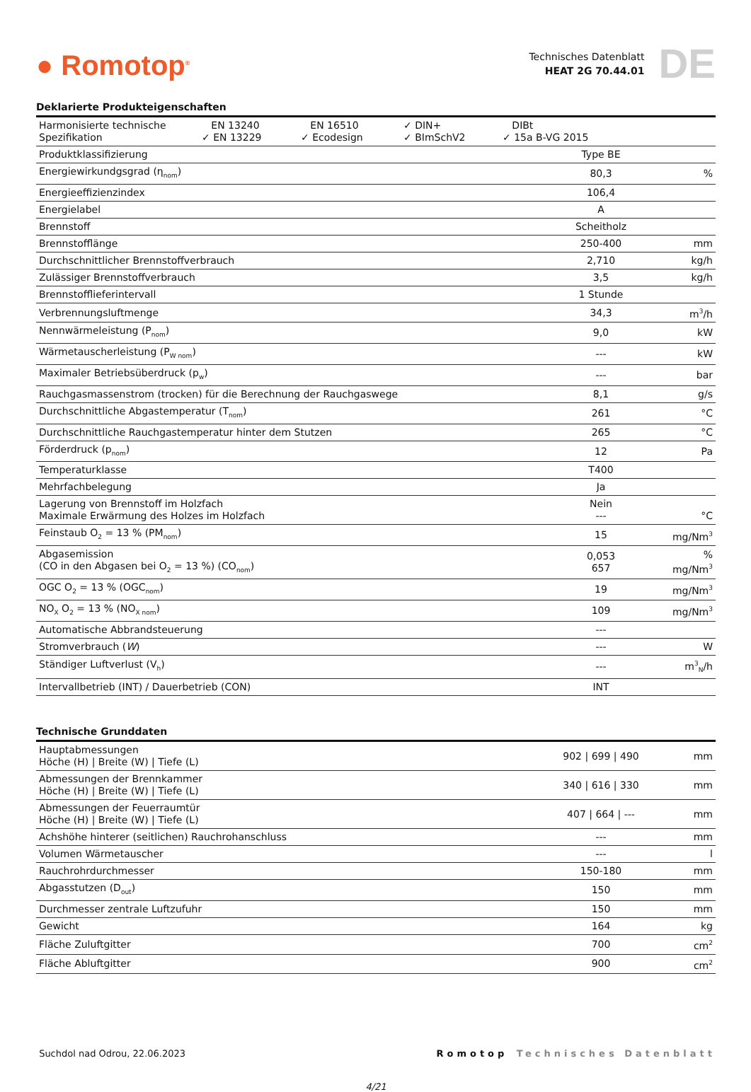● Romotop<sup>®</sup>
Technisches Datenblatt
HEAT 2G 70.44.01
DE
Deklarierte Produkteigenschaften
| Harmonisierte technische Spezifikation EN 13240 ✓ EN 13229 EN 16510 ✓ Ecodesign ✓ DIN+ ✓ BImSchV2 DIBt ✓ 15a B-VG 2015 | | |
| Produktklassifizierung | Type BE | |
| Energiewirkundgsgrad (η<sub>nom</sub>) | 80,3 | % |
| Energieeffizienzindex | 106,4 | |
| Energielabel | A | |
| Brennstoff | Scheitholz | |
| Brennstofflänge | 250-400 | mm |
| Durchschnittlicher Brennstoffverbrauch | 2,710 | kg/h |
| Zulässiger Brennstoffverbrauch | 3,5 | kg/h |
| Brennstofflieferintervall | 1 Stunde | |
| Verbrennungsluftmenge | 34,3 | m<sup>3</sup>/h |
| Nennwärmeleistung (P<sub>nom</sub>) | 9,0 | kW |
| Wärmetauscherleistung (P<sub>W nom</sub>) | --- | kW |
| Maximaler Betriebsüberdruck (p<sub>w</sub>) | --- | bar |
| Rauchgasmassenstrom (trocken) für die Berechnung der Rauchgaswege | 8,1 | g/s |
| Durchschnittliche Abgastemperatur (T<sub>nom</sub>) | 261 | °C |
| Durchschnittliche Rauchgastemperatur hinter dem Stutzen | 265 | °C |
| Förderdruck (p<sub>nom</sub>) | 12 | Pa |
| Temperaturklasse | T400 | |
| Mehrfachbelegung | Ja | |
| Lagerung von Brennstoff im Holzfach Maximale Erwärmung des Holzes im Holzfach | Nein --- | °C |
| Feinstaub O<sub>2</sub> = 13 % (PM<sub>nom</sub>) | 15 | mg/Nm<sup>3</sup> |
| Abgasemission (CO in den Abgasen bei O<sub>2</sub> = 13 %) (CO<sub>nom</sub>) | 0,053 657 | % mg/Nm<sup>3</sup> |
| OGC O<sub>2</sub> = 13 % (OGC<sub>nom</sub>) | 19 | mg/Nm<sup>3</sup> |
| NO<sub>X</sub> O<sub>2</sub> = 13 % (NO<sub>X nom</sub>) | 109 | mg/Nm<sup>3</sup> |
| Automatische Abbrandsteuerung | --- | |
| Stromverbrauch ( W ) | --- | W |
| Ständiger Luftverlust (V<sub>h</sub>) | --- | m<sup>3</sup><sub>N</sub>/h |
| Intervallbetrieb (INT) / Dauerbetrieb (CON) | INT | |
Technische Grunddaten
| Hauptabmessungen Höche (H) / Breite (W) / Tiefe (L) | 902 / 699 / 490 | mm |
| Abmessungen der Brennkammer Höche (H) / Breite (W) / Tiefe (L) | 340 / 616 / 330 | mm |
| Abmessungen der Feuerraumtür Höche (H) / Breite (W) / Tiefe (L) | 407 / 664 / --- | mm |
| Achshöhe hinterer (seitlichen) Rauchrohanschluss | --- | mm |
| Volumen Wärmetauscher | --- | l |
| Rauchrohrdurchmesser | 150-180 | mm |
| Abgasstutzen (D<sub>out</sub>) | 150 | mm |
| Durchmesser zentrale Luftzufuhr | 150 | mm |
| Gewicht | 164 | kg |
| Fläche Zuluftgitter | 700 | cm<sup>2</sup> |
| Fläche Abluftgitter | 900 | cm<sup>2</sup> |
Suchdol nad Odrou, 22.06.2023 Romotop Technisches Datenblatt
4/21